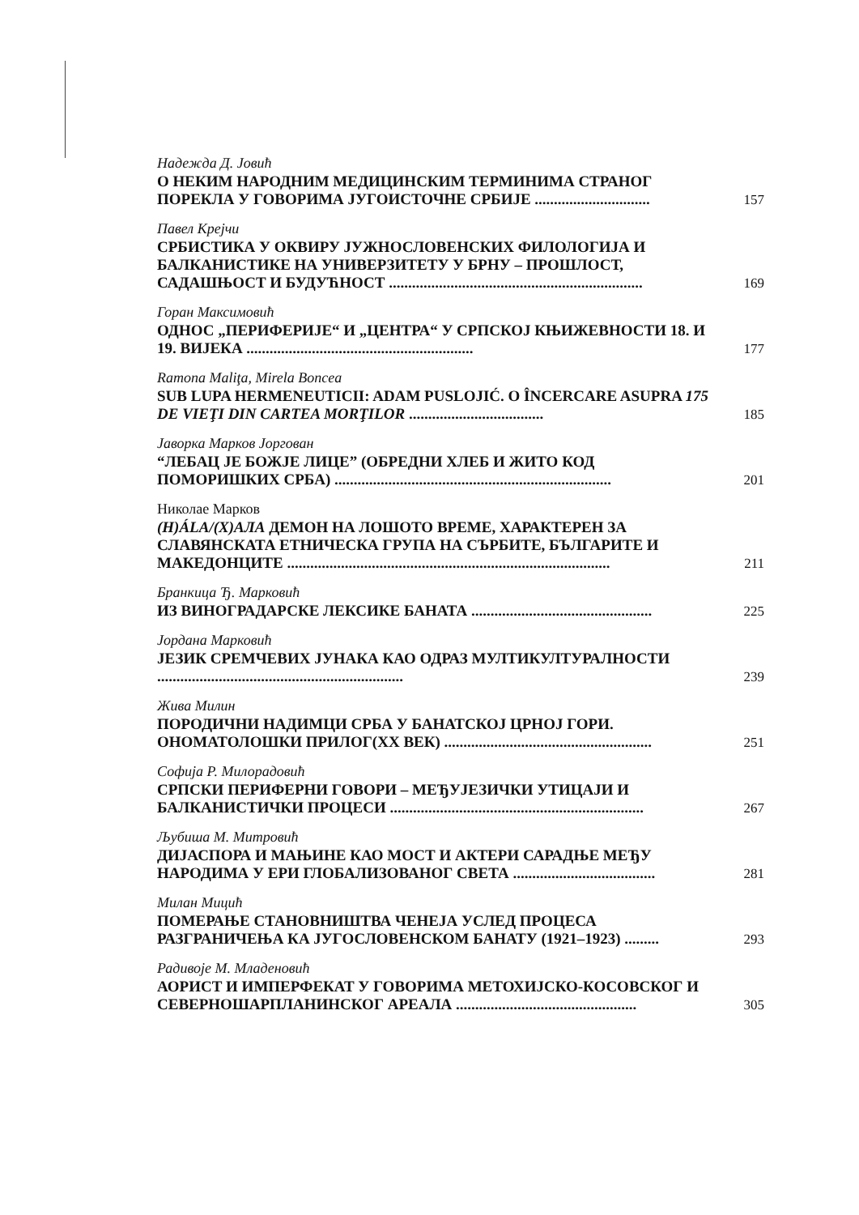Надежда Д. Јовић
О НЕКИМ НАРОДНИМ МЕДИЦИНСКИМ ТЕРМИНИМА СТРАНОГ ПОРЕКЛА У ГОВОРИМА ЈУГОИСТОЧНЕ СРБИЈЕ ..............................
157
Павел Крејчи
СРБИСТИКА У ОКВИРУ ЈУЖНОСЛОВЕНСКИХ ФИЛОЛОГИЈА И БАЛКАНИСТИКЕ НА УНИВЕРЗИТЕТУ У БРНУ – ПРОШЛОСТ, САДАШЊОСТ И БУДУЋНОСТ ..................................................................
169
Горан Максимовић
ОДНОС „ПЕРИФЕРИЈЕ“ И „ЦЕНТРА“ У СРПСКОЈ КЊИЖЕВНОСТИ 18. И 19. ВИЈЕКА ...........................................................
177
Ramona Maliţa, Mirela Boncea
SUB LUPA HERMENEUTICII: ADAM PUSLOJIĆ. O ÎNCERCARE ASUPRA 175 DE VIEŢI DIN CARTEA MORŢILOR ...................................
185
Јаворка Марков Јоргован
“ЛЕБАЦ ЈЕ БОЖЈЕ ЛИЦЕ” (ОБРЕДНИ ХЛЕБ И ЖИТО КОД ПОМОРИШКИХ СРБА) ........................................................................
201
Николае Марков
(H)ÁLA/(Х)АЛА ДЕМОН НА ЛОШОТО ВРЕМЕ, ХАРАКТЕРЕН ЗА СЛАВЯНСКАТА ЕТНИЧЕСКА ГРУПА НА СЪРБИТЕ, БЪЛГАРИТЕ И МАКЕДОНЦИТЕ ....................................................................................
211
Бранкица Ђ. Марковић
ИЗ ВИНОГРАДАРСКЕ ЛЕКСИКЕ БАНАТА ...............................................
225
Јордана Марковић
ЈЕЗИК СРЕМЧЕВИХ ЈУНАКА КАО ОДРАЗ МУЛТИКУЛТУРАЛНОСТИ ................................................................
239
Жива Милин
ПОРОДИЧНИ НАДИМЦИ СРБА У БАНАТСКОЈ ЦРНОЈ ГОРИ. ОНОМАТОЛОШКИ ПРИЛОГ(XX ВЕК) ......................................................
251
Софија Р. Милорадовић
СРПСКИ ПЕРИФЕРНИ ГОВОРИ – МЕЂУЈЕЗИЧКИ УТИЦАЈИ И БАЛКАНИСТИЧКИ ПРОЦЕСИ ..................................................................
267
Љубиша М. Митровић
ДИЈАСПОРА И МАЊИНЕ КАО МОСТ И АКТЕРИ САРАДЊЕ МЕЂУ НАРОДИМА У ЕРИ ГЛОБАЛИЗОВАНОГ СВЕТА .....................................
281
Милан Мицић
ПОМЕРАЊЕ СТАНОВНИШТВА ЧЕНЕЈА УСЛЕД ПРОЦЕСА РАЗГРАНИЧЕЊА КА ЈУГОСЛОВЕНСКОМ БАНАТУ (1921–1923) .........
293
Радивоје М. Младеновић
АОРИСТ И ИМПЕРФЕКАТ У ГОВОРИМА МЕТОХИЈСКО-КОСОВСКОГ И СЕВЕРНОШАРПЛАНИНСКОГ АРЕАЛА ...............................................
305